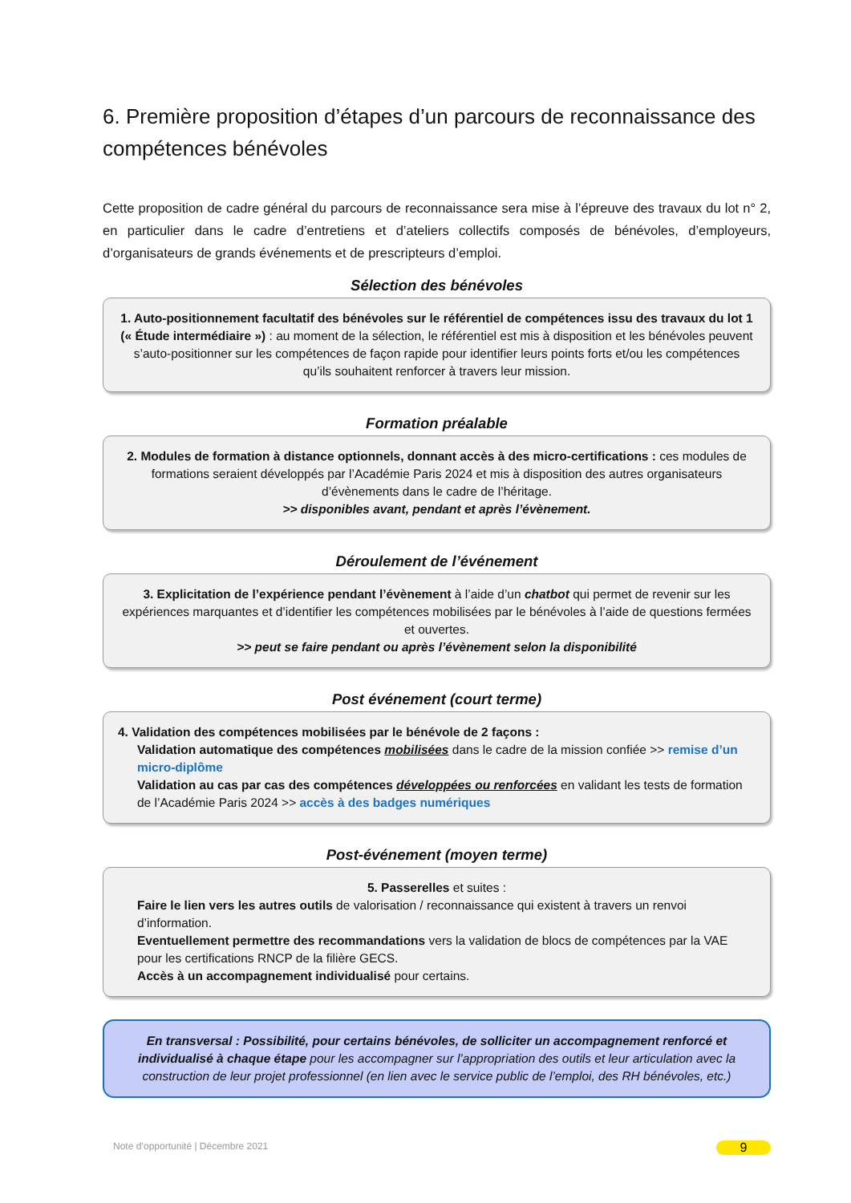6. Première proposition d’étapes d’un parcours de reconnaissance des compétences bénévoles
Cette proposition de cadre général du parcours de reconnaissance sera mise à l’épreuve des travaux du lot n° 2, en particulier dans le cadre d’entretiens et d’ateliers collectifs composés de bénévoles, d’employeurs, d’organisateurs de grands événements et de prescripteurs d’emploi.
Sélection des bénévoles
1. Auto-positionnement facultatif des bénévoles sur le référentiel de compétences issu des travaux du lot 1 (« Étude intermédiaire ») : au moment de la sélection, le référentiel est mis à disposition et les bénévoles peuvent s’auto-positionner sur les compétences de façon rapide pour identifier leurs points forts et/ou les compétences qu’ils souhaitent renforcer à travers leur mission.
Formation préalable
2. Modules de formation à distance optionnels, donnant accès à des micro-certifications : ces modules de formations seraient développés par l’Académie Paris 2024 et mis à disposition des autres organisateurs d’évènements dans le cadre de l’héritage.
>> disponibles avant, pendant et après l’évènement.
Déroulement de l’événement
3. Explicitation de l’expérience pendant l’évènement à l’aide d’un chatbot qui permet de revenir sur les expériences marquantes et d’identifier les compétences mobilisées par le bénévoles à l’aide de questions fermées et ouvertes.
>> peut se faire pendant ou après l’évènement selon la disponibilité
Post événement (court terme)
4. Validation des compétences mobilisées par le bénévole de 2 façons :
Validation automatique des compétences mobilisées dans le cadre de la mission confiée >> remise d’un micro-diplôme
Validation au cas par cas des compétences développées ou renforcées en validant les tests de formation de l’Académie Paris 2024 >> accès à des badges numériques
Post-événement (moyen terme)
5. Passerelles et suites :
Faire le lien vers les autres outils de valorisation / reconnaissance qui existent à travers un renvoi d’information.
Eventuellement permettre des recommandations vers la validation de blocs de compétences par la VAE pour les certifications RNCP de la filière GECS.
Accès à un accompagnement individualisé pour certains.
En transversal : Possibilité, pour certains bénévoles, de solliciter un accompagnement renforcé et individualisé à chaque étape pour les accompagner sur l’appropriation des outils et leur articulation avec la construction de leur projet professionnel (en lien avec le service public de l’emploi, des RH bénévoles, etc.)
Note d’opportunité | Décembre 2021 9